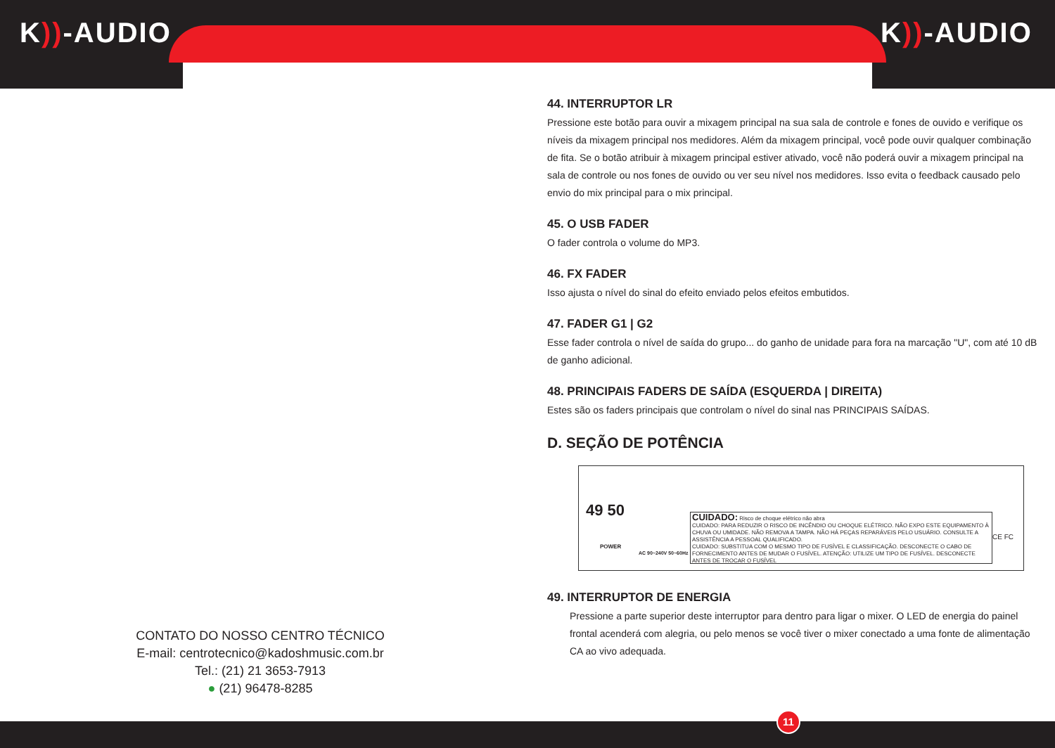K))-AUDIO K))-AUDIO
44. INTERRUPTOR LR
Pressione este botão para ouvir a mixagem principal na sua sala de controle e fones de ouvido e verifique os níveis da mixagem principal nos medidores. Além da mixagem principal, você pode ouvir qualquer combinação de fita. Se o botão atribuir à mixagem principal estiver ativado, você não poderá ouvir a mixagem principal na sala de controle ou nos fones de ouvido ou ver seu nível nos medidores. Isso evita o feedback causado pelo envio do mix principal para o mix principal.
45. O USB FADER
O fader controla o volume do MP3.
46. FX FADER
Isso ajusta o nível do sinal do efeito enviado pelos efeitos embutidos.
47. FADER G1 | G2
Esse fader controla o nível de saída do grupo... do ganho de unidade para fora na marcação "U", com até 10 dB de ganho adicional.
48. PRINCIPAIS FADERS DE SAÍDA (ESQUERDA | DIREITA)
Estes são os faders principais que controlam o nível do sinal nas PRINCIPAIS SAÍDAS.
D. SEÇÃO DE POTÊNCIA
49 50
POWER
AC 90~240V 50~60Hz
CUIDADO: Risco de choque elétrico não abra
CUIDADO: PARA REDUZIR O RISCO DE INCÊNDIO OU CHOQUE ELÉTRICO. NÃO EXPO ESTE EQUIPAMENTO À CHUVA OU UMIDADE. NÃO REMOVA A TAMPA. NÃO HÁ PEÇAS REPARÁVEIS PELO USUÁRIO. CONSULTE A ASSISTÊNCIA A PESSOAL QUALIFICADO.
CUIDADO: SUBSTITUA COM O MESMO TIPO DE FUSÍVEL E CLASSIFICAÇÃO. DESCONECTE O CABO DE FORNECIMENTO ANTES DE MUDAR O FUSÍVEL. ATENÇÃO: UTILIZE UM TIPO DE FUSÍVEL. DESCONECTE ANTES DE TROCAR O FUSÍVEL
CE FC
49. INTERRUPTOR DE ENERGIA
Pressione a parte superior deste interruptor para dentro para ligar o mixer. O LED de energia do painel frontal acenderá com alegria, ou pelo menos se você tiver o mixer conectado a uma fonte de alimentação CA ao vivo adequada.
CONTATO DO NOSSO CENTRO TÉCNICO
E-mail: centrotecnico@kadoshmusic.com.br
Tel.: (21) 21 3653-7913
● (21) 96478-8285
11